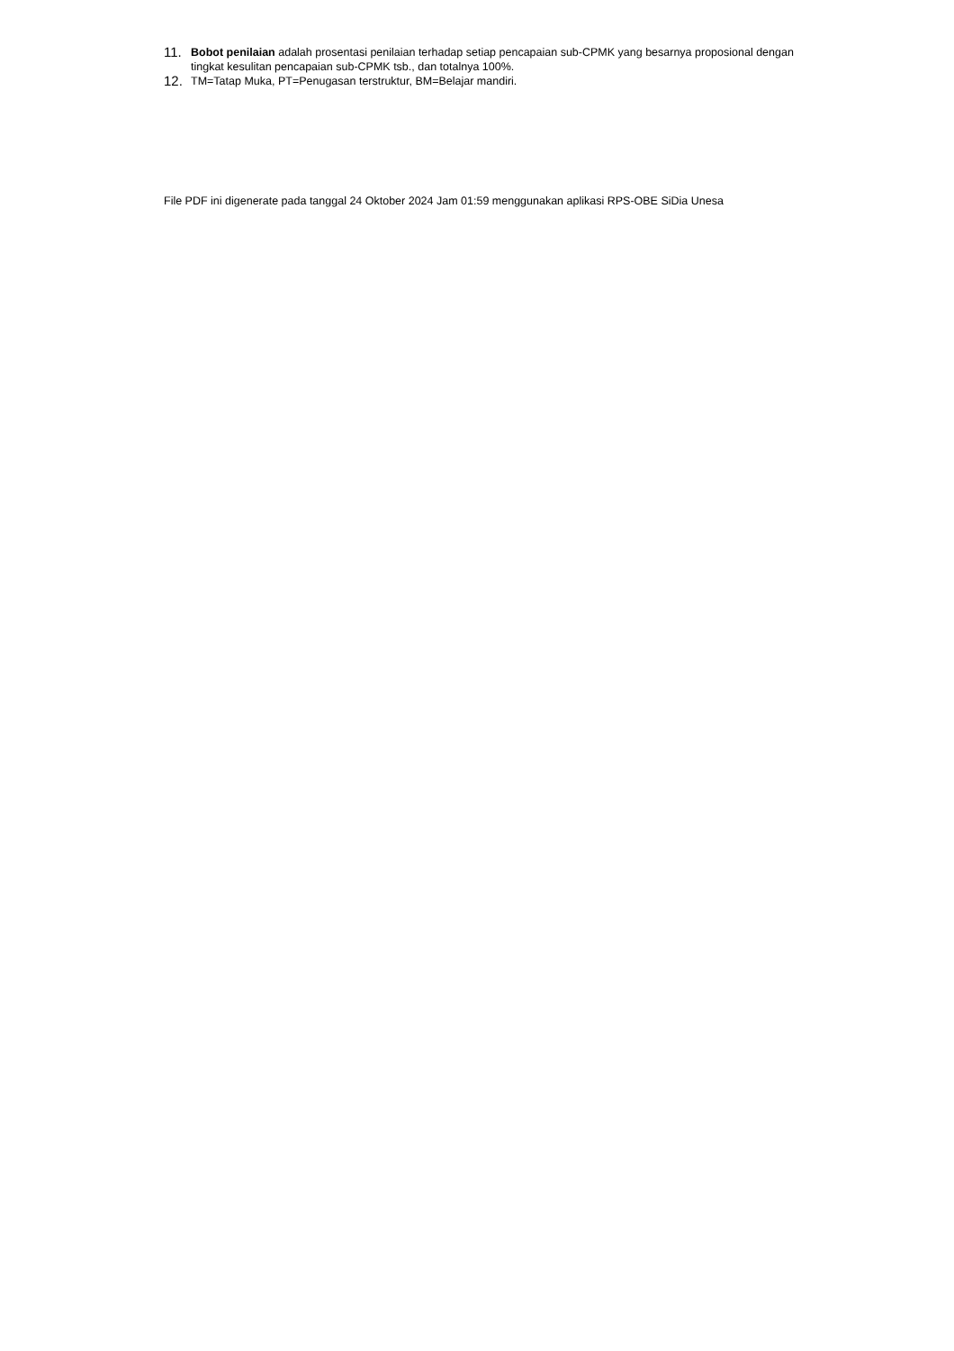11. Bobot penilaian adalah prosentasi penilaian terhadap setiap pencapaian sub-CPMK yang besarnya proposional dengan tingkat kesulitan pencapaian sub-CPMK tsb., dan totalnya 100%.
12. TM=Tatap Muka, PT=Penugasan terstruktur, BM=Belajar mandiri.
File PDF ini digenerate pada tanggal 24 Oktober 2024 Jam 01:59 menggunakan aplikasi RPS-OBE SiDia Unesa